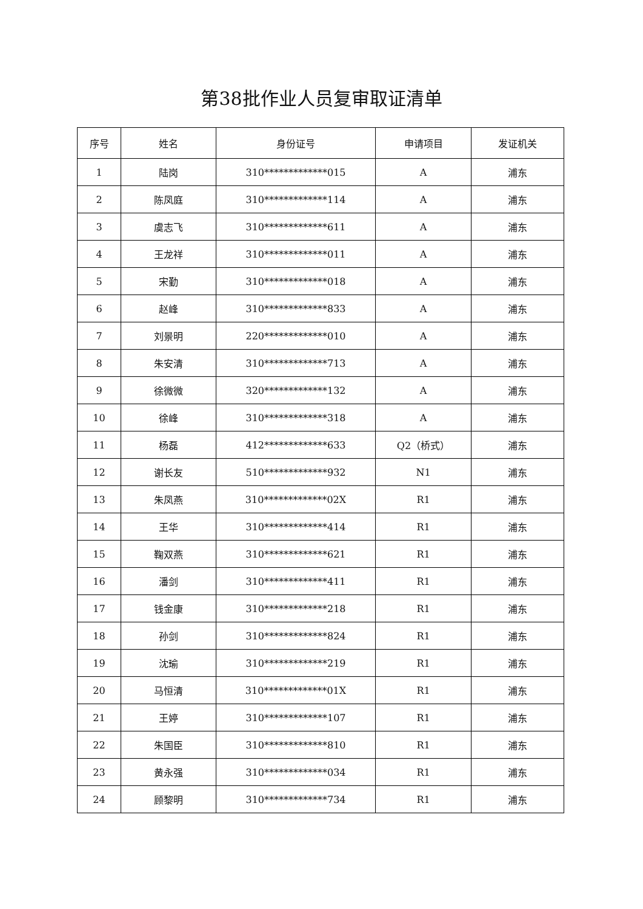第38批作业人员复审取证清单
| 序号 | 姓名 | 身份证号 | 申请项目 | 发证机关 |
| --- | --- | --- | --- | --- |
| 1 | 陆岗 | 310*************015 | A | 浦东 |
| 2 | 陈凤庭 | 310*************114 | A | 浦东 |
| 3 | 虞志飞 | 310*************611 | A | 浦东 |
| 4 | 王龙祥 | 310*************011 | A | 浦东 |
| 5 | 宋勤 | 310*************018 | A | 浦东 |
| 6 | 赵峰 | 310*************833 | A | 浦东 |
| 7 | 刘景明 | 220*************010 | A | 浦东 |
| 8 | 朱安清 | 310*************713 | A | 浦东 |
| 9 | 徐微微 | 320*************132 | A | 浦东 |
| 10 | 徐峰 | 310*************318 | A | 浦东 |
| 11 | 杨磊 | 412*************633 | Q2（桥式） | 浦东 |
| 12 | 谢长友 | 510*************932 | N1 | 浦东 |
| 13 | 朱凤燕 | 310*************02X | R1 | 浦东 |
| 14 | 王华 | 310*************414 | R1 | 浦东 |
| 15 | 鞠双燕 | 310*************621 | R1 | 浦东 |
| 16 | 潘剑 | 310*************411 | R1 | 浦东 |
| 17 | 钱金康 | 310*************218 | R1 | 浦东 |
| 18 | 孙剑 | 310*************824 | R1 | 浦东 |
| 19 | 沈瑜 | 310*************219 | R1 | 浦东 |
| 20 | 马恒清 | 310*************01X | R1 | 浦东 |
| 21 | 王婷 | 310*************107 | R1 | 浦东 |
| 22 | 朱国臣 | 310*************810 | R1 | 浦东 |
| 23 | 黄永强 | 310*************034 | R1 | 浦东 |
| 24 | 顾黎明 | 310*************734 | R1 | 浦东 |